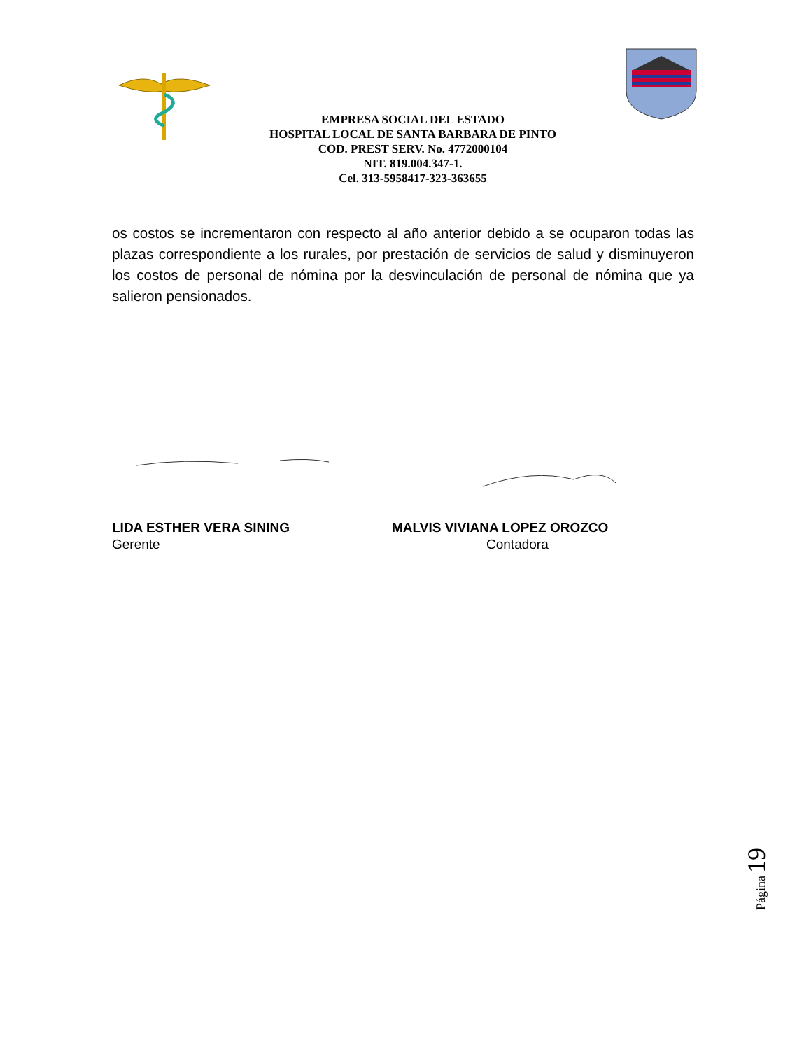EMPRESA SOCIAL DEL ESTADO
HOSPITAL LOCAL DE SANTA BARBARA DE PINTO
COD. PREST SERV. No. 4772000104
NIT. 819.004.347-1.
Cel. 313-5958417-323-363655
os costos se incrementaron con respecto al año anterior debido a se ocuparon todas las plazas correspondiente a los rurales, por prestación de servicios de salud y disminuyeron los costos de personal de nómina por la desvinculación de personal de nómina que ya salieron pensionados.
LIDA ESTHER VERA SINING MALVIS VIVIANA LOPEZ OROZCO
Gerente Contadora
Página 19